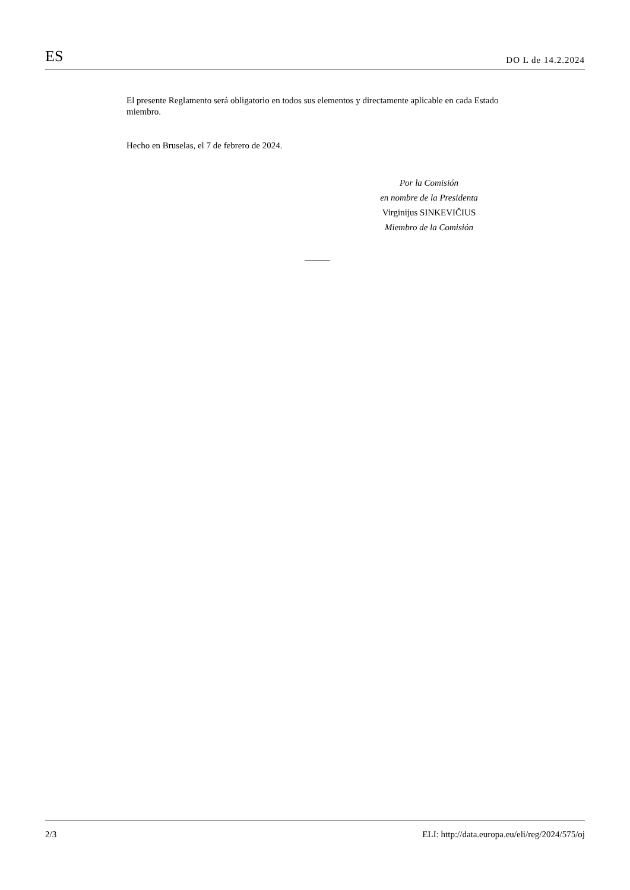ES DO L de 14.2.2024
El presente Reglamento será obligatorio en todos sus elementos y directamente aplicable en cada Estado miembro.
Hecho en Bruselas, el 7 de febrero de 2024.
Por la Comisión
en nombre de la Presidenta
Virginijus SINKEVIČIUS
Miembro de la Comisión
2/3 ELI: http://data.europa.eu/eli/reg/2024/575/oj